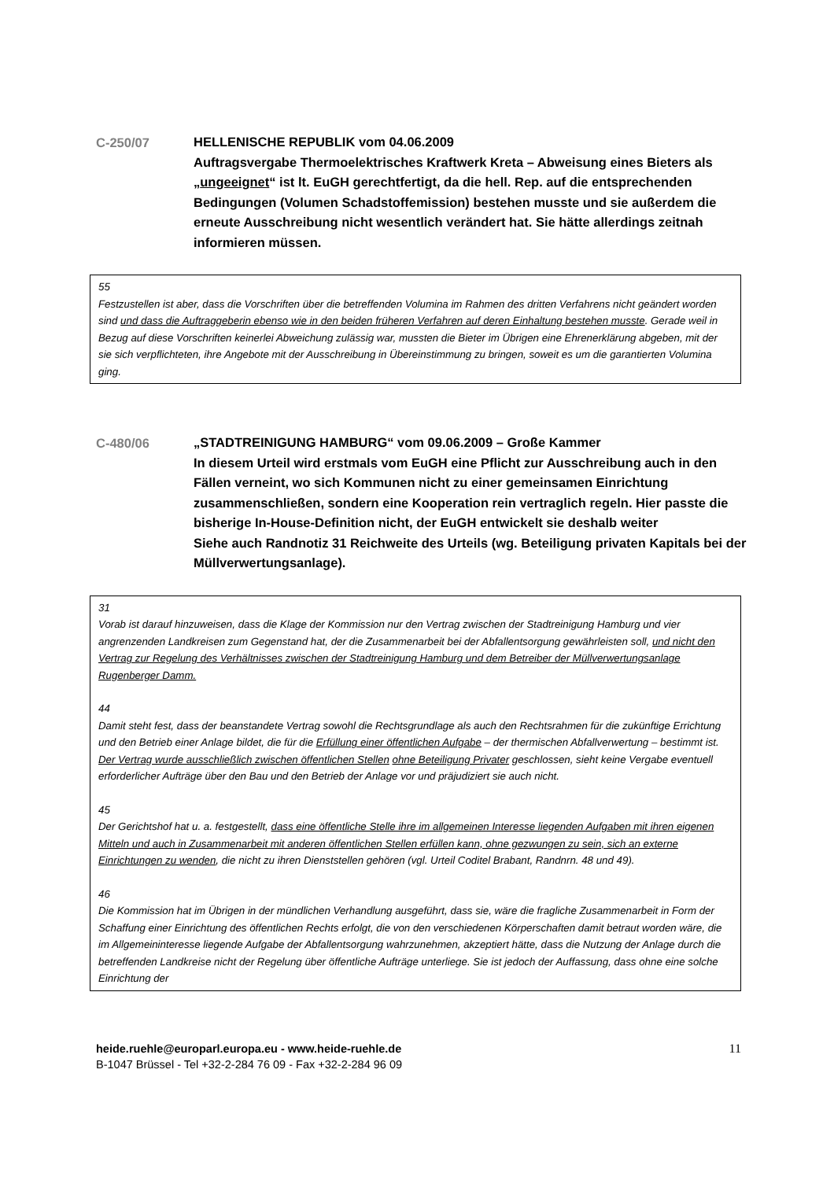C-250/07
HELLENISCHE REPUBLIK vom 04.06.2009
Auftragsvergabe Thermoelektrisches Kraftwerk Kreta – Abweisung eines Bieters als „ungeeignet“ ist lt. EuGH gerechtfertigt, da die hell. Rep. auf die entsprechenden Bedingungen (Volumen Schadstoffemission) bestehen musste und sie außerdem die erneute Ausschreibung nicht wesentlich verändert hat. Sie hätte allerdings zeitnah informieren müssen.
55
Festzustellen ist aber, dass die Vorschriften über die betreffenden Volumina im Rahmen des dritten Verfahrens nicht geändert worden sind und dass die Auftraggeberin ebenso wie in den beiden früheren Verfahren auf deren Einhaltung bestehen musste. Gerade weil in Bezug auf diese Vorschriften keinerlei Abweichung zulässig war, mussten die Bieter im Übrigen eine Ehrenerklärung abgeben, mit der sie sich verpflichteten, ihre Angebote mit der Ausschreibung in Übereinstimmung zu bringen, soweit es um die garantierten Volumina ging.
C-480/06
„STADTREINIGUNG HAMBURG“ vom 09.06.2009 – Große Kammer
In diesem Urteil wird erstmals vom EuGH eine Pflicht zur Ausschreibung auch in den Fällen verneint, wo sich Kommunen nicht zu einer gemeinsamen Einrichtung zusammenschließen, sondern eine Kooperation rein vertraglich regeln. Hier passte die bisherige In-House-Definition nicht, der EuGH entwickelt sie deshalb weiter
Siehe auch Randnotiz 31 Reichweite des Urteils (wg. Beteiligung privaten Kapitals bei der Müllverwertungsanlage).
31
Vorab ist darauf hinzuweisen, dass die Klage der Kommission nur den Vertrag zwischen der Stadtreinigung Hamburg und vier angrenzenden Landkreisen zum Gegenstand hat, der die Zusammenarbeit bei der Abfallentsorgung gewährleisten soll, und nicht den Vertrag zur Regelung des Verhältnisses zwischen der Stadtreinigung Hamburg und dem Betreiber der Müllverwertungsanlage Rugenberger Damm.
44
Damit steht fest, dass der beanstandete Vertrag sowohl die Rechtsgrundlage als auch den Rechtsrahmen für die zukünftige Errichtung und den Betrieb einer Anlage bildet, die für die Erfüllung einer öffentlichen Aufgabe – der thermischen Abfallverwertung – bestimmt ist. Der Vertrag wurde ausschließlich zwischen öffentlichen Stellen ohne Beteiligung Privater geschlossen, sieht keine Vergabe eventuell erforderlicher Aufträge über den Bau und den Betrieb der Anlage vor und präjudiziert sie auch nicht.
45
Der Gerichtshof hat u. a. festgestellt, dass eine öffentliche Stelle ihre im allgemeinen Interesse liegenden Aufgaben mit ihren eigenen Mitteln und auch in Zusammenarbeit mit anderen öffentlichen Stellen erfüllen kann, ohne gezwungen zu sein, sich an externe Einrichtungen zu wenden, die nicht zu ihren Dienststellen gehören (vgl. Urteil Coditel Brabant, Randnrn. 48 und 49).
46
Die Kommission hat im Übrigen in der mündlichen Verhandlung ausgeführt, dass sie, wäre die fragliche Zusammenarbeit in Form der Schaffung einer Einrichtung des öffentlichen Rechts erfolgt, die von den verschiedenen Körperschaften damit betraut worden wäre, die im Allgemeininteresse liegende Aufgabe der Abfallentsorgung wahrzunehmen, akzeptiert hätte, dass die Nutzung der Anlage durch die betreffenden Landkreise nicht der Regelung über öffentliche Aufträge unterliege. Sie ist jedoch der Auffassung, dass ohne eine solche Einrichtung der
heide.ruehle@europarl.europa.eu - www.heide-ruehle.de
B-1047 Brüssel - Tel +32-2-284 76 09 - Fax +32-2-284 96 09
11